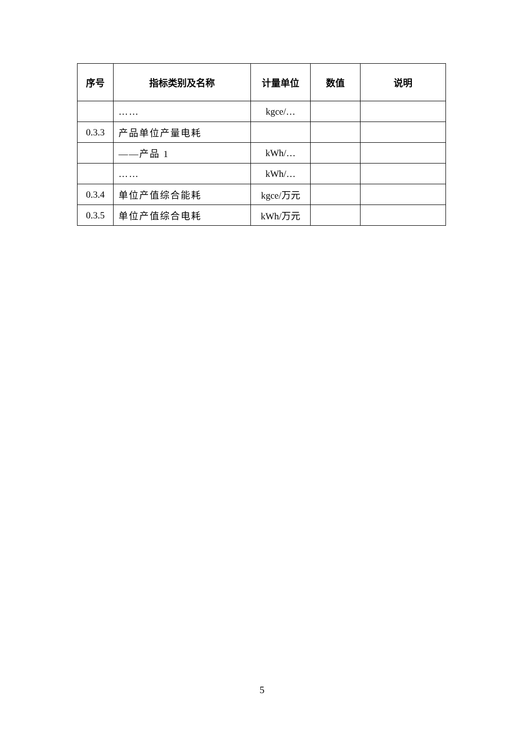| 序号 | 指标类别及名称 | 计量单位 | 数值 | 说明 |
| --- | --- | --- | --- | --- |
| | …… | kgce/… | | |
| 0.3.3 | 产品单位产量电耗 | | | |
| | ——产品 1 | kWh/… | | |
| | …… | kWh/… | | |
| 0.3.4 | 单位产值综合能耗 | kgce/万元 | | |
| 0.3.5 | 单位产值综合电耗 | kWh/万元 | | |
5